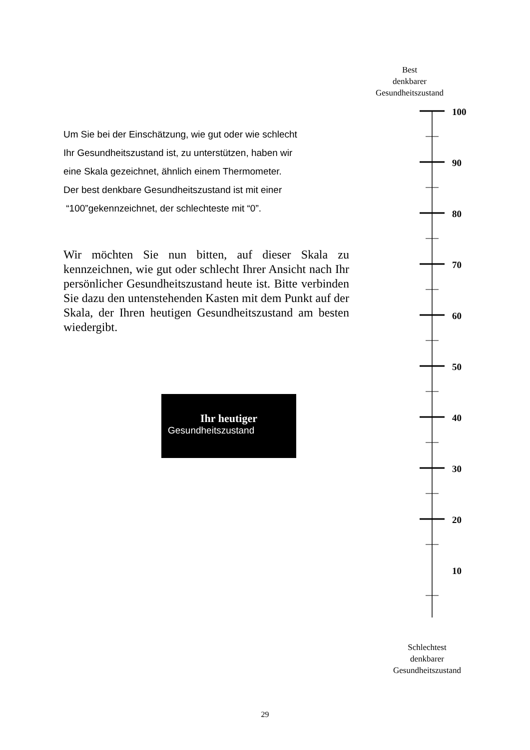Best
denkbarer
Gesundheitszustand
Um Sie bei der Einschätzung, wie gut oder wie schlecht
Ihr Gesundheitszustand ist, zu unterstützen, haben wir
eine Skala gezeichnet, ähnlich einem Thermometer.
Der best denkbare Gesundheitszustand ist mit einer
“100”gekennzeichnet, der schlechteste mit “0”.
Wir möchten Sie nun bitten, auf dieser Skala zu kennzeichnen, wie gut oder schlecht Ihrer Ansicht nach Ihr persönlicher Gesundheitszustand heute ist. Bitte verbinden Sie dazu den untenstehenden Kasten mit dem Punkt auf der Skala, der Ihren heutigen Gesundheitszustand am besten wiedergibt.
Ihr heutiger
Gesundheitszustand
100
90
80
70
60
50
40
30
20
10
Schlechtest
denkbarer
Gesundheitszustand
29